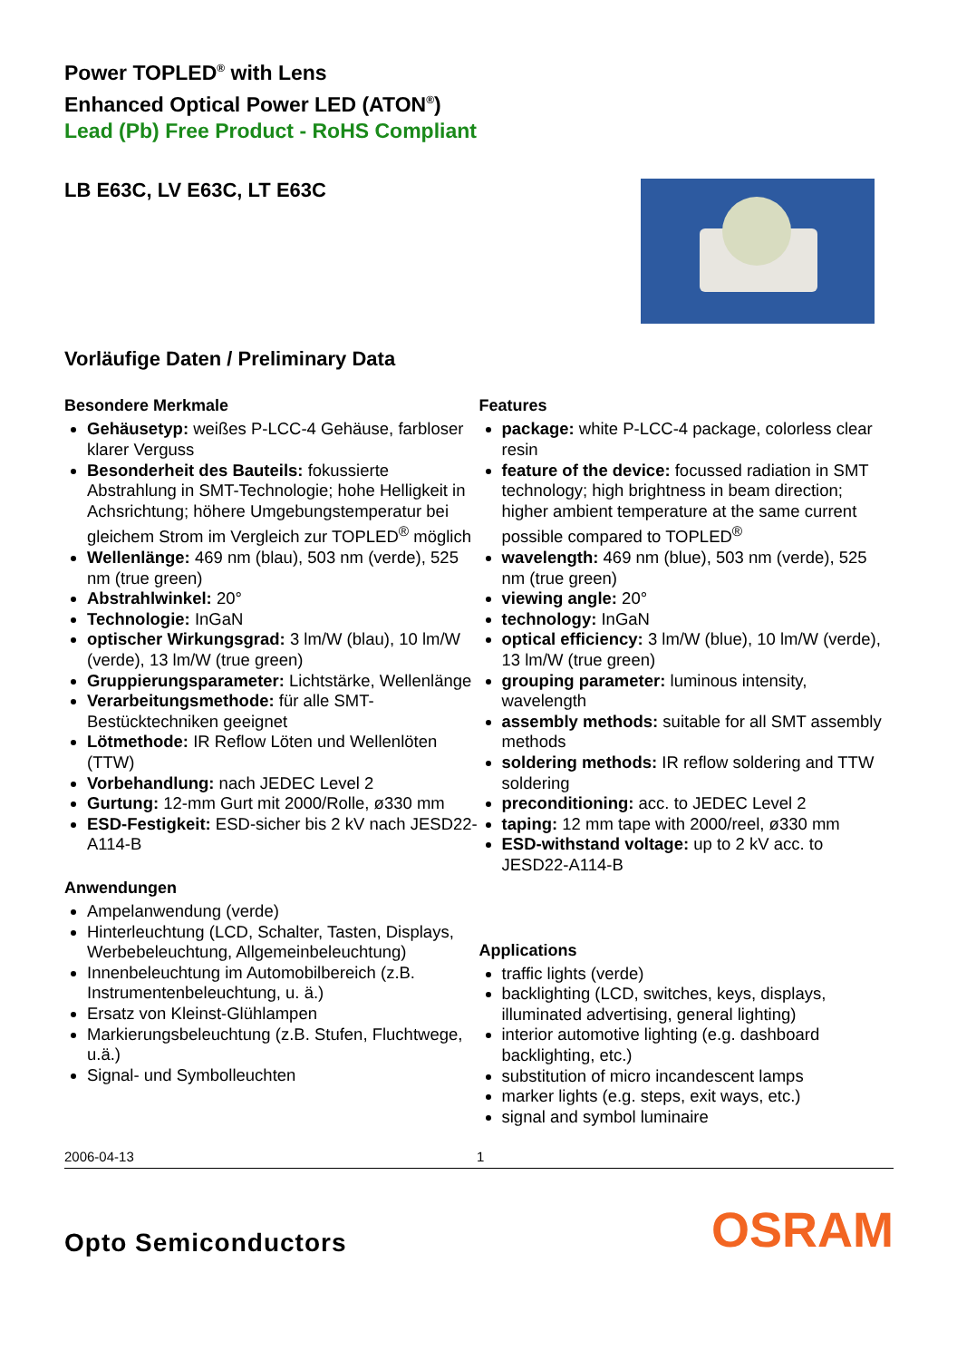Power TOPLED<sup>®</sup> with Lens
Enhanced Optical Power LED (ATON<sup>®</sup>)
Lead (Pb) Free Product - RoHS Compliant
LB E63C, LV E63C, LT E63C
Vorläufige Daten / Preliminary Data
Besondere Merkmale
Gehäusetyp: weißes P-LCC-4 Gehäuse, farbloser klarer Verguss
Besonderheit des Bauteils: fokussierte Abstrahlung in SMT-Technologie; hohe Helligkeit in Achsrichtung; höhere Umgebungstemperatur bei gleichem Strom im Vergleich zur TOPLED<sup>®</sup> möglich
Wellenlänge: 469 nm (blau), 503 nm (verde), 525 nm (true green)
Abstrahlwinkel: 20°
Technologie: InGaN
optischer Wirkungsgrad: 3 lm/W (blau), 10 lm/W (verde), 13 lm/W (true green)
Gruppierungsparameter: Lichtstärke, Wellenlänge
Verarbeitungsmethode: für alle SMT-Bestücktechniken geeignet
Lötmethode: IR Reflow Löten und Wellenlöten (TTW)
Vorbehandlung: nach JEDEC Level 2
Gurtung: 12-mm Gurt mit 2000/Rolle, ø330 mm
ESD-Festigkeit: ESD-sicher bis 2 kV nach JESD22-A114-B
Anwendungen
Ampelanwendung (verde)
Hinterleuchtung (LCD, Schalter, Tasten, Displays, Werbebeleuchtung, Allgemeinbeleuchtung)
Innenbeleuchtung im Automobilbereich (z.B. Instrumentenbeleuchtung, u. ä.)
Ersatz von Kleinst-Glühlampen
Markierungsbeleuchtung (z.B. Stufen, Fluchtwege, u.ä.)
Signal- und Symbolleuchten
Features
package: white P-LCC-4 package, colorless clear resin
feature of the device: focussed radiation in SMT technology; high brightness in beam direction; higher ambient temperature at the same current possible compared to TOPLED<sup>®</sup>
wavelength: 469 nm (blue), 503 nm (verde), 525 nm (true green)
viewing angle: 20°
technology: InGaN
optical efficiency: 3 lm/W (blue), 10 lm/W (verde), 13 lm/W (true green)
grouping parameter: luminous intensity, wavelength
assembly methods: suitable for all SMT assembly methods
soldering methods: IR reflow soldering and TTW soldering
preconditioning: acc. to JEDEC Level 2
taping: 12 mm tape with 2000/reel, ø330 mm
ESD-withstand voltage: up to 2 kV acc. to JESD22-A114-B
Applications
traffic lights (verde)
backlighting (LCD, switches, keys, displays, illuminated advertising, general lighting)
interior automotive lighting (e.g. dashboard backlighting, etc.)
substitution of micro incandescent lamps
marker lights (e.g. steps, exit ways, etc.)
signal and symbol luminaire
2006-04-13 1
Opto Semiconductors
OSRAM